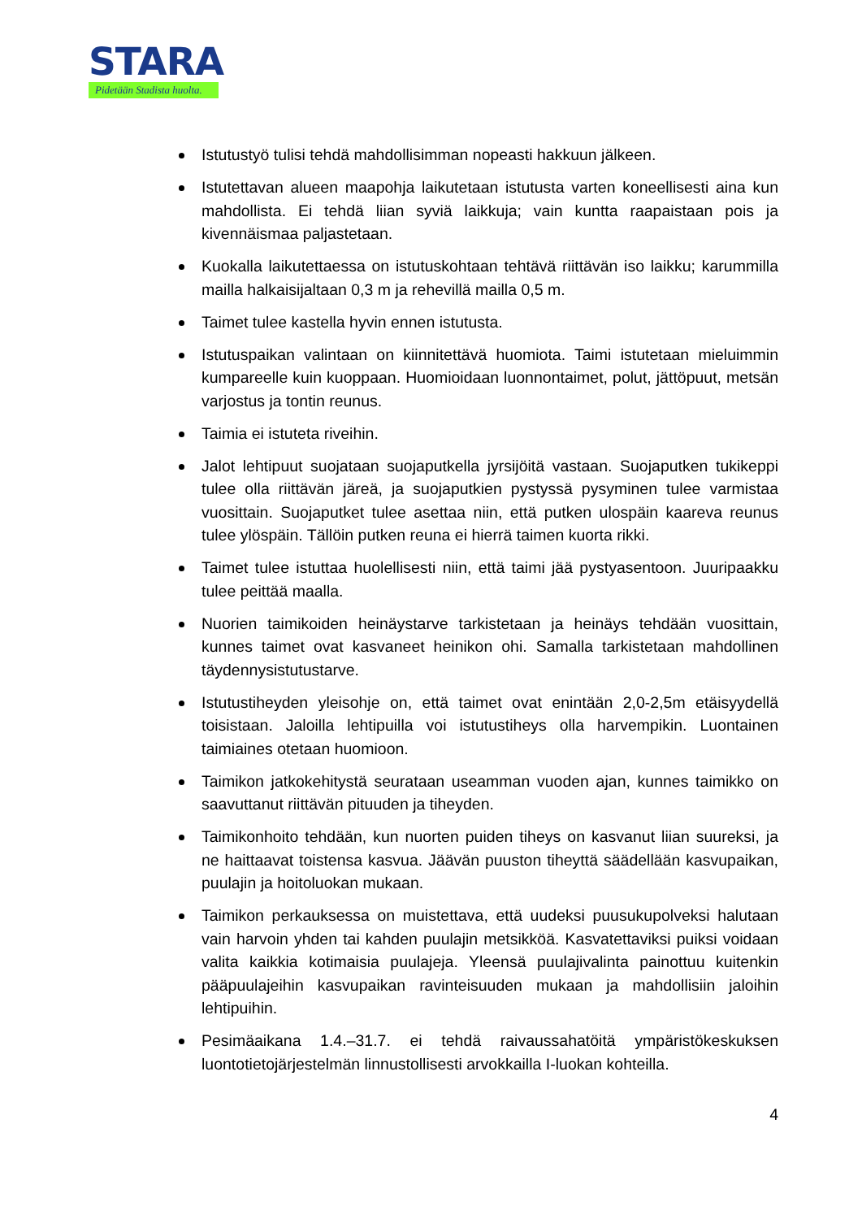STARA
Pidetään Stadista huolta.
Istutustyö tulisi tehdä mahdollisimman nopeasti hakkuun jälkeen.
Istutettavan alueen maapohja laikutetaan istutusta varten koneellisesti aina kun mahdollista. Ei tehdä liian syviä laikkuja; vain kuntta raapaistaan pois ja kivennäismaa paljastetaan.
Kuokalla laikutettaessa on istutuskohtaan tehtävä riittävän iso laikku; karummilla mailla halkaisijaltaan 0,3 m ja rehevillä mailla 0,5 m.
Taimet tulee kastella hyvin ennen istutusta.
Istutuspaikan valintaan on kiinnitettävä huomiota. Taimi istutetaan mieluimmin kumpareelle kuin kuoppaan. Huomioidaan luonnontaimet, polut, jättöpuut, metsän varjostus ja tontin reunus.
Taimia ei istuteta riveihin.
Jalot lehtipuut suojataan suojaputkella jyrsijöitä vastaan. Suojaputken tukikeppi tulee olla riittävän järeä, ja suojaputkien pystyssä pysyminen tulee varmistaa vuosittain. Suojaputket tulee asettaa niin, että putken ulospäin kaareva reunus tulee ylöspäin. Tällöin putken reuna ei hierrä taimen kuorta rikki.
Taimet tulee istuttaa huolellisesti niin, että taimi jää pystyasentoon. Juuripaakku tulee peittää maalla.
Nuorien taimikoiden heinäystarve tarkistetaan ja heinäys tehdään vuosittain, kunnes taimet ovat kasvaneet heinikon ohi. Samalla tarkistetaan mahdollinen täydennysistutustarve.
Istutustiheyden yleisohje on, että taimet ovat enintään 2,0-2,5m etäisyydellä toisistaan. Jaloilla lehtipuilla voi istutustiheys olla harvempikin. Luontainen taimiaines otetaan huomioon.
Taimikon jatkokehitystä seurataan useamman vuoden ajan, kunnes taimikko on saavuttanut riittävän pituuden ja tiheyden.
Taimikonhoito tehdään, kun nuorten puiden tiheys on kasvanut liian suureksi, ja ne haittaavat toistensa kasvua. Jäävän puuston tiheyttä säädellään kasvupaikan, puulajin ja hoitoluokan mukaan.
Taimikon perkauksessa on muistettava, että uudeksi puusukupolveksi halutaan vain harvoin yhden tai kahden puulajin metsikköä. Kasvatettaviksi puiksi voidaan valita kaikkia kotimaisia puulajeja. Yleensä puulajivalinta painottuu kuitenkin pääpuulajeihin kasvupaikan ravinteisuuden mukaan ja mahdollisiin jaloihin lehtipuihin.
Pesimäaikana 1.4.–31.7. ei tehdä raivaussahatöitä ympäristökeskuksen luontotietojärjestelmän linnustollisesti arvokkailla I-luokan kohteilla.
4